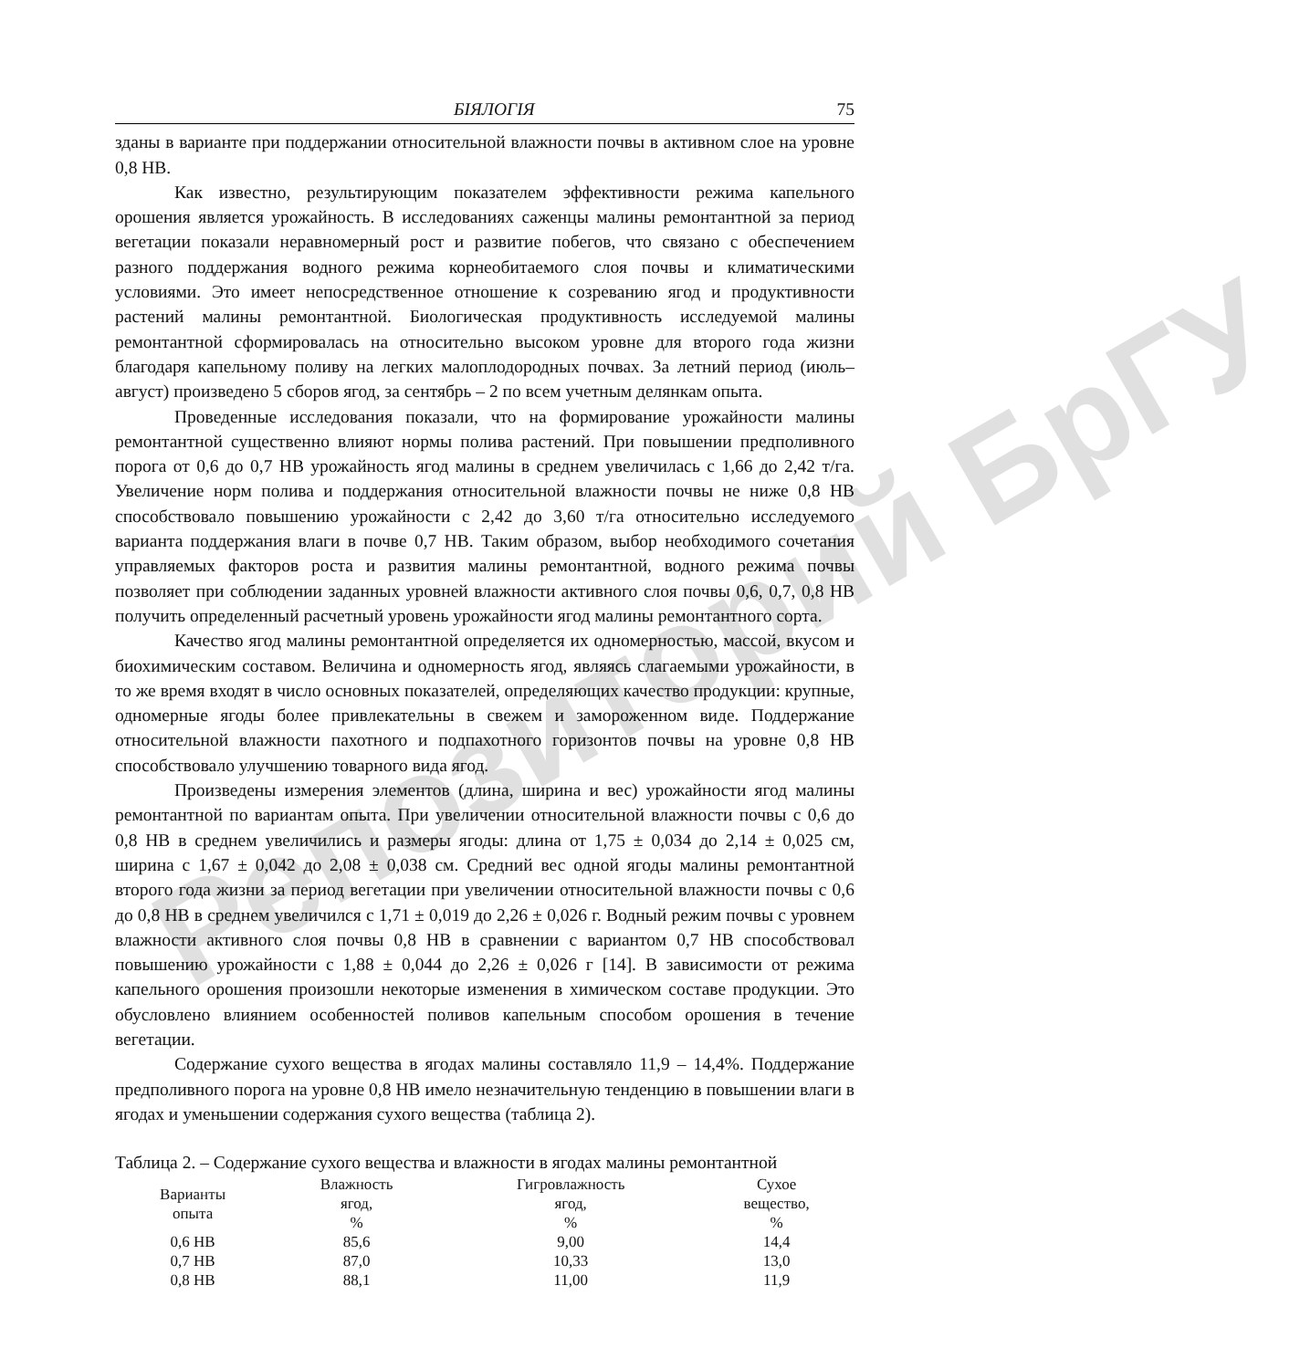Репозиторий БрГУ
БІЯЛОГІЯ 75
зданы в варианте при поддержании относительной влажности почвы в активном слое на уровне 0,8 НВ.
Как известно, результирующим показателем эффективности режима капельного орошения является урожайность. В исследованиях саженцы малины ремонтантной за период вегетации показали неравномерный рост и развитие побегов, что связано с обеспечением разного поддержания водного режима корнеобитаемого слоя почвы и климатическими условиями. Это имеет непосредственное отношение к созреванию ягод и продуктивности растений малины ремонтантной. Биологическая продуктивность исследуемой малины ремонтантной сформировалась на относительно высоком уровне для второго года жизни благодаря капельному поливу на легких малоплодородных почвах. За летний период (июль–август) произведено 5 сборов ягод, за сентябрь – 2 по всем учетным делянкам опыта.
Проведенные исследования показали, что на формирование урожайности малины ремонтантной существенно влияют нормы полива растений. При повышении предполивного порога от 0,6 до 0,7 НВ урожайность ягод малины в среднем увеличилась с 1,66 до 2,42 т/га. Увеличение норм полива и поддержания относительной влажности почвы не ниже 0,8 НВ способствовало повышению урожайности с 2,42 до 3,60 т/га относительно исследуемого варианта поддержания влаги в почве 0,7 НВ. Таким образом, выбор необходимого сочетания управляемых факторов роста и развития малины ремонтантной, водного режима почвы позволяет при соблюдении заданных уровней влажности активного слоя почвы 0,6, 0,7, 0,8 НВ получить определенный расчетный уровень урожайности ягод малины ремонтантного сорта.
Качество ягод малины ремонтантной определяется их одномерностью, массой, вкусом и биохимическим составом. Величина и одномерность ягод, являясь слагаемыми урожайности, в то же время входят в число основных показателей, определяющих качество продукции: крупные, одномерные ягоды более привлекательны в свежем и замороженном виде. Поддержание относительной влажности пахотного и подпахотного горизонтов почвы на уровне 0,8 НВ способствовало улучшению товарного вида ягод.
Произведены измерения элементов (длина, ширина и вес) урожайности ягод малины ремонтантной по вариантам опыта. При увеличении относительной влажности почвы с 0,6 до 0,8 НВ в среднем увеличились и размеры ягоды: длина от 1,75 ± 0,034 до 2,14 ± 0,025 см, ширина с 1,67 ± 0,042 до 2,08 ± 0,038 см. Средний вес одной ягоды малины ремонтантной второго года жизни за период вегетации при увеличении относительной влажности почвы с 0,6 до 0,8 НВ в среднем увеличился с 1,71 ± 0,019 до 2,26 ± 0,026 г. Водный режим почвы с уровнем влажности активного слоя почвы 0,8 НВ в сравнении с вариантом 0,7 НВ способствовал повышению урожайности с 1,88 ± 0,044 до 2,26 ± 0,026 г [14]. В зависимости от режима капельного орошения произошли некоторые изменения в химическом составе продукции. Это обусловлено влиянием особенностей поливов капельным способом орошения в течение вегетации.
Содержание сухого вещества в ягодах малины составляло 11,9 – 14,4%. Поддержание предполивного порога на уровне 0,8 НВ имело незначительную тенденцию в повышении влаги в ягодах и уменьшении содержания сухого вещества (таблица 2).
Таблица 2. – Содержание сухого вещества и влажности в ягодах малины ремонтантной
| Варианты опыта | Влажность ягод, % | Гигровлажность ягод, % | Сухое вещество, % |
| --- | --- | --- | --- |
| 0,6 НВ | 85,6 | 9,00 | 14,4 |
| 0,7 НВ | 87,0 | 10,33 | 13,0 |
| 0,8 НВ | 88,1 | 11,00 | 11,9 |